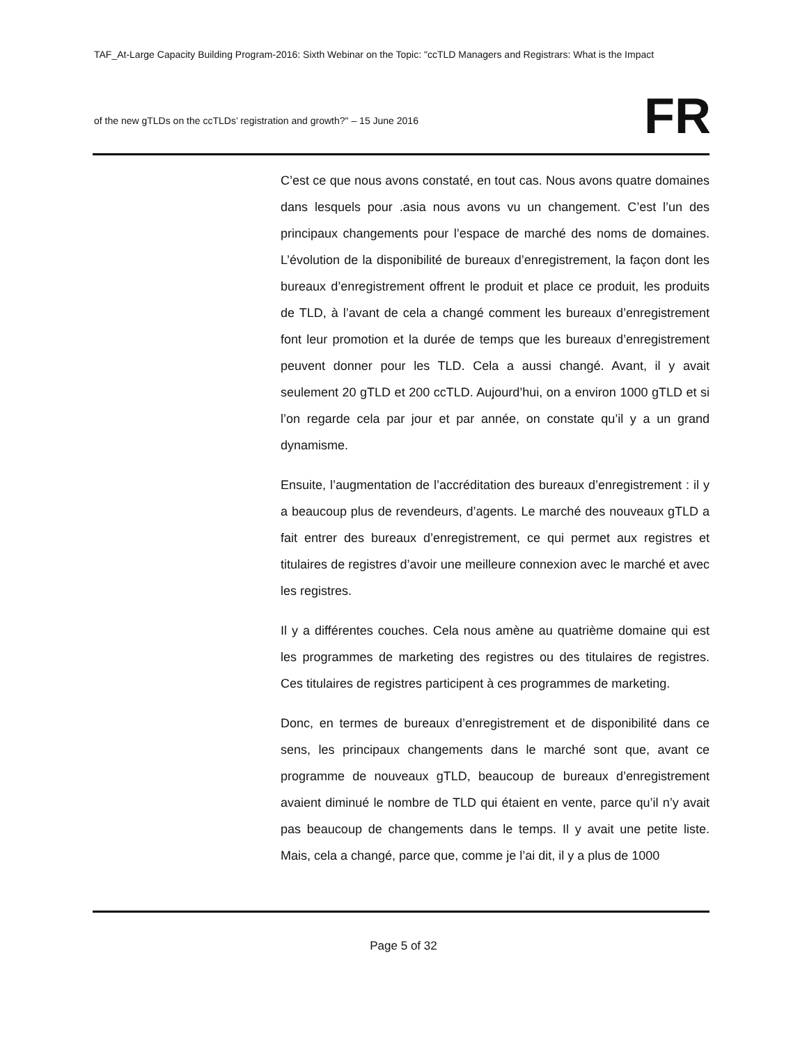TAF_At-Large Capacity Building Program-2016: Sixth Webinar on the Topic: "ccTLD Managers and Registrars: What is the Impact
of the new gTLDs on the ccTLDs’ registration and growth?" – 15 June 2016
FR
C’est ce que nous avons constaté, en tout cas. Nous avons quatre domaines dans lesquels pour .asia nous avons vu un changement. C’est l’un des principaux changements pour l’espace de marché des noms de domaines. L’évolution de la disponibilité de bureaux d’enregistrement, la façon dont les bureaux d’enregistrement offrent le produit et place ce produit, les produits de TLD, à l’avant de cela a changé comment les bureaux d’enregistrement font leur promotion et la durée de temps que les bureaux d’enregistrement peuvent donner pour les TLD. Cela a aussi changé. Avant, il y avait seulement 20 gTLD et 200 ccTLD. Aujourd’hui, on a environ 1000 gTLD et si l’on regarde cela par jour et par année, on constate qu’il y a un grand dynamisme.
Ensuite, l’augmentation de l’accréditation des bureaux d’enregistrement : il y a beaucoup plus de revendeurs, d’agents. Le marché des nouveaux gTLD a fait entrer des bureaux d’enregistrement, ce qui permet aux registres et titulaires de registres d’avoir une meilleure connexion avec le marché et avec les registres.
Il y a différentes couches. Cela nous amène au quatrième domaine qui est les programmes de marketing des registres ou des titulaires de registres. Ces titulaires de registres participent à ces programmes de marketing.
Donc, en termes de bureaux d’enregistrement et de disponibilité dans ce sens, les principaux changements dans le marché sont que, avant ce programme de nouveaux gTLD, beaucoup de bureaux d’enregistrement avaient diminué le nombre de TLD qui étaient en vente, parce qu’il n’y avait pas beaucoup de changements dans le temps. Il y avait une petite liste. Mais, cela a changé, parce que, comme je l’ai dit, il y a plus de 1000
Page 5 of 32